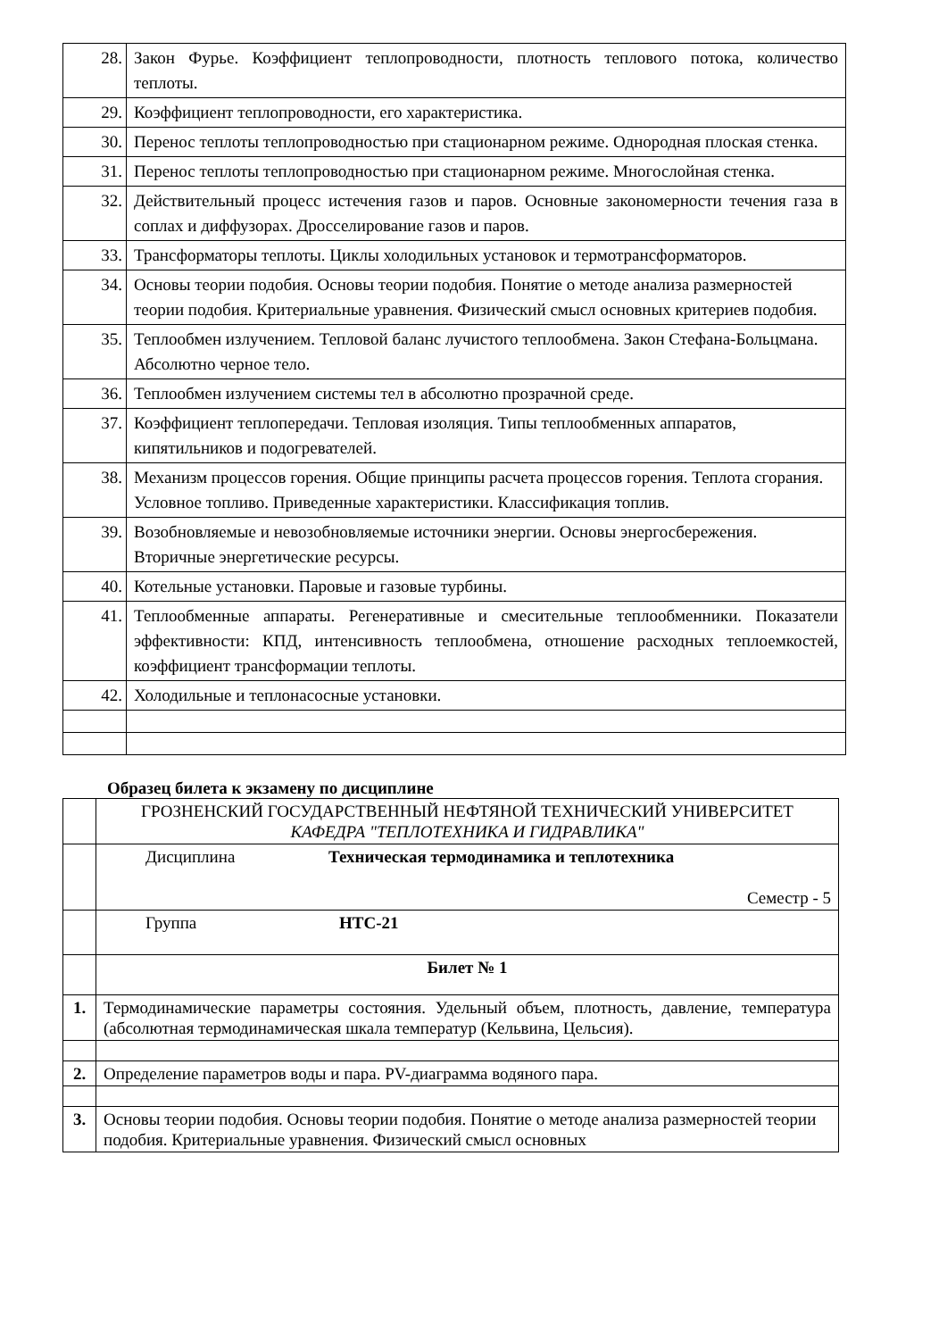| 28. | Закон Фурье. Коэффициент теплопроводности, плотность теплового потока, количество теплоты. |
| 29. | Коэффициент теплопроводности, его характеристика. |
| 30. | Перенос теплоты теплопроводностью при стационарном режиме. Однородная плоская стенка. |
| 31. | Перенос теплоты теплопроводностью при стационарном режиме. Многослойная стенка. |
| 32. | Действительный процесс истечения газов и паров. Основные закономерности течения газа в соплах и диффузорах. Дросселирование газов и паров. |
| 33. | Трансформаторы теплоты. Циклы холодильных установок и термотрансформаторов. |
| 34. | Основы теории подобия. Основы теории подобия. Понятие о методе анализа размерностей теории подобия. Критериальные уравнения. Физический смысл основных критериев подобия. |
| 35. | Теплообмен излучением. Тепловой баланс лучистого теплообмена. Закон Стефана-Больцмана. Абсолютно черное тело. |
| 36. | Теплообмен излучением системы тел в абсолютно прозрачной среде. |
| 37. | Коэффициент теплопередачи. Тепловая изоляция. Типы теплообменных аппаратов, кипятильников и подогревателей. |
| 38. | Механизм процессов горения. Общие принципы расчета процессов горения. Теплота сгорания. Условное топливо. Приведенные характеристики. Классификация топлив. |
| 39. | Возобновляемые и невозобновляемые источники энергии. Основы энергосбережения. Вторичные энергетические ресурсы. |
| 40. | Котельные установки. Паровые и газовые турбины. |
| 41. | Теплообменные аппараты. Регенеративные и смесительные теплообменники. Показатели эффективности: КПД, интенсивность теплообмена, отношение расходных теплоемкостей, коэффициент трансформации теплоты. |
| 42. | Холодильные и теплонасосные установки. |
Образец билета к экзамену по дисциплине
| | ГРОЗНЕНСКИЙ ГОСУДАРСТВЕННЫЙ НЕФТЯНОЙ ТЕХНИЧЕСКИЙ УНИВЕРСИТЕТ КАФЕДРА "ТЕПЛОТЕХНИКА И ГИДРАВЛИКА" |
| | Дисциплина Техническая термодинамика и теплотехника Семестр - 5 |
| | Группа НТС-21 |
| | Билет № 1 |
| 1. | Термодинамические параметры состояния. Удельный объем, плотность, давление, температура (абсолютная термодинамическая шкала температур (Кельвина, Цельсия). |
| 2. | Определение параметров воды и пара. PV-диаграмма водяного пара. |
| 3. | Основы теории подобия. Основы теории подобия. Понятие о методе анализа размерностей теории подобия. Критериальные уравнения. Физический смысл основных |